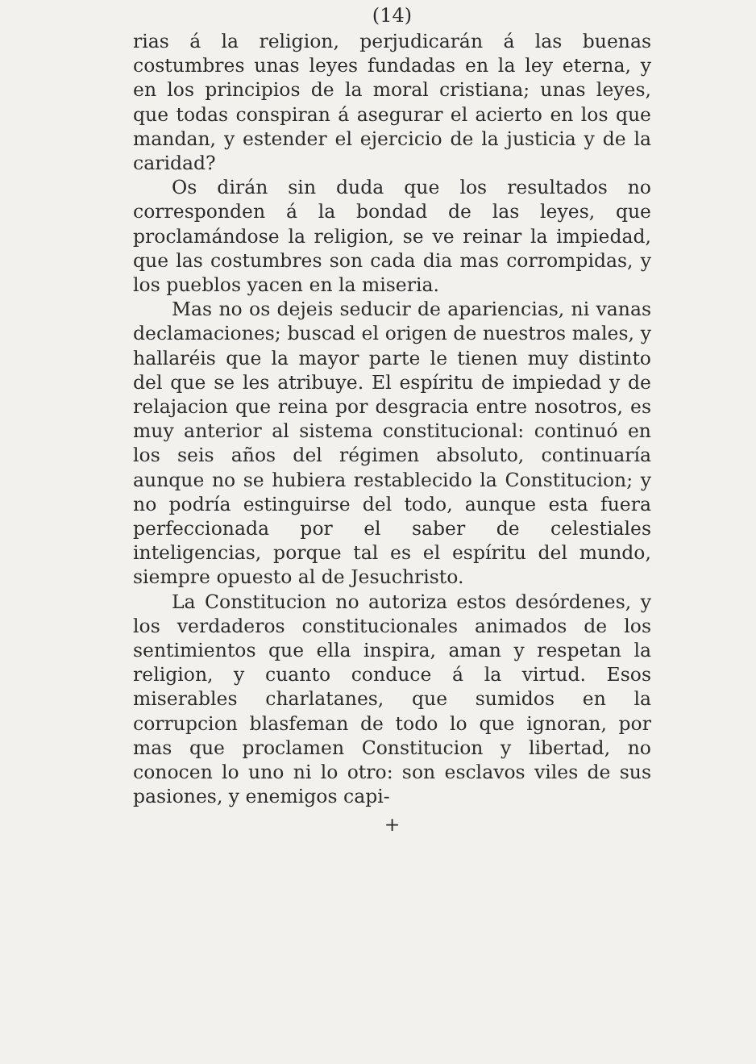(14)
rias á la religion, perjudicarán á las buenas costumbres unas leyes fundadas en la ley eterna, y en los principios de la moral cristiana; unas leyes, que todas conspiran á asegurar el acierto en los que mandan, y estender el ejercicio de la justicia y de la caridad?
Os dirán sin duda que los resultados no corresponden á la bondad de las leyes, que proclamándose la religion, se ve reinar la impiedad, que las costumbres son cada dia mas corrompidas, y los pueblos yacen en la miseria.
Mas no os dejeis seducir de apariencias, ni vanas declamaciones; buscad el origen de nuestros males, y hallaréis que la mayor parte le tienen muy distinto del que se les atribuye. El espíritu de impiedad y de relajacion que reina por desgracia entre nosotros, es muy anterior al sistema constitucional: continuó en los seis años del régimen absoluto, continuaría aunque no se hubiera restablecido la Constitucion; y no podría estinguirse del todo, aunque esta fuera perfeccionada por el saber de celestiales inteligencias, porque tal es el espíritu del mundo, siempre opuesto al de Jesuchristo.
La Constitucion no autoriza estos desórdenes, y los verdaderos constitucionales animados de los sentimientos que ella inspira, aman y respetan la religion, y cuanto conduce á la virtud. Esos miserables charlatanes, que sumidos en la corrupcion blasfeman de todo lo que ignoran, por mas que proclamen Constitucion y libertad, no conocen lo uno ni lo otro: son esclavos viles de sus pasiones, y enemigos capi-
+